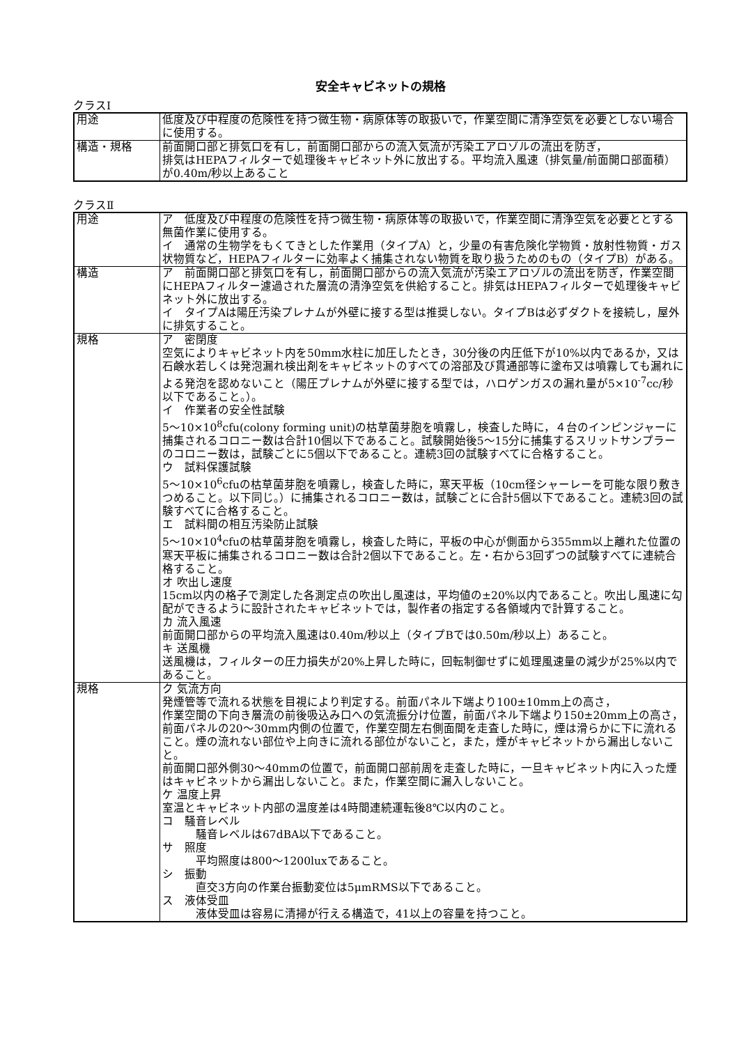安全キャビネットの規格
クラスⅠ
| 用途 | 低度及び中程度の危険性を持つ微生物・病原体等の取扱いで，作業空間に清浄空気を必要としない場合に使用する。 |
| 構造・規格 | 前面開口部と排気口を有し，前面開口部からの流入気流が汚染エアロゾルの流出を防ぎ， 排気はHEPAフィルターで処理後キャビネット外に放出する。平均流入風速（排気量/前面開口部面積）が0.40m/秒以上あること |
クラスⅡ
| 用途 | ア 低度及び中程度の危険性を持つ微生物・病原体等の取扱いで，作業空間に清浄空気を必要ととする無菌作業に使用する。 イ 通常の生物学をもくてきとした作業用（タイプA）と，少量の有害危険化学物質・放射性物質・ガス状物質など，HEPAフィルターに効率よく捕集されない物質を取り扱うためのもの（タイプB）がある。 |
| 構造 | ア 前面開口部と排気口を有し，前面開口部からの流入気流が汚染エアロゾルの流出を防ぎ，作業空間にHEPAフィルター濾過された層流の清浄空気を供給すること。排気はHEPAフィルターで処理後キャビネット外に放出する。 イ タイプAは陽圧汚染プレナムが外壁に接する型は推奨しない。タイプBは必ずダクトを接続し，屋外に排気すること。 |
| 規格 | ア 密閉度 空気によりキャビネット内を50mm水柱に加圧したとき，30分後の内圧低下が10%以内であるか，又は石鹸水若しくは発泡漏れ検出剤をキャビネットのすべての溶部及び貫通部等に塗布又は噴霧しても漏れによる発泡を認めないこと（陽圧プレナムが外壁に接する型では，ハロゲンガスの漏れ量が5×10<sup>-7</sup>cc/秒以下であること。）。 イ 作業者の安全性試験 5～10×10<sup>8</sup>cfu(colony forming unit)の枯草菌芽胞を噴霧し，検査した時に，４台のインピンジャーに捕集されるコロニー数は合計10個以下であること。試験開始後5～15分に捕集するスリットサンプラーのコロニー数は，試験ごとに5個以下であること。連続3回の試験すべてに合格すること。 ウ 試料保護試験 5～10×10<sup>6</sup>cfuの枯草菌芽胞を噴霧し，検査した時に，寒天平板（10cm径シャーレーを可能な限り敷きつめること。以下同じ。）に捕集されるコロニー数は，試験ごとに合計5個以下であること。連続3回の試験すべてに合格すること。 エ 試料間の相互汚染防止試験 5～10×10<sup>4</sup>cfuの枯草菌芽胞を噴霧し，検査した時に，平板の中心が側面から355mm以上離れた位置の寒天平板に捕集されるコロニー数は合計2個以下であること。左・右から3回ずつの試験すべてに連続合格すること。 オ 吹出し速度 15cm以内の格子で測定した各測定点の吹出し風速は，平均値の±20%以内であること。吹出し風速に勾配ができるように設計されたキャビネットでは，製作者の指定する各領域内で計算すること。 カ 流入風速 前面開口部からの平均流入風速は0.40m/秒以上（タイプBでは0.50m/秒以上）あること。 キ 送風機 送風機は，フィルターの圧力損失が20%上昇した時に，回転制御せずに処理風速量の減少が25%以内であること。 |
| 規格 | ク 気流方向 発煙管等で流れる状態を目視により判定する。前面パネル下端より100±10mm上の高さ， 作業空間の下向き層流の前後吸込み口への気流振分け位置，前面パネル下端より150±20mm上の高さ，前面パネルの20～30mm内側の位置で，作業空間左右側面間を走査した時に，煙は滑らかに下に流れること。煙の流れない部位や上向きに流れる部位がないこと，また，煙がキャビネットから漏出しないこと。 前面開口部外側30～40mmの位置で，前面開口部前周を走査した時に，一旦キャビネット内に入った煙はキャビネットから漏出しないこと。また，作業空間に漏入しないこと。 ケ 温度上昇 室温とキャビネット内部の温度差は4時間連続運転後8℃以内のこと。 コ 騒音レベル 騒音レベルは67dBA以下であること。 サ 照度 平均照度は800～1200luxであること。 シ 振動 直交3方向の作業台振動変位は5μmRMS以下であること。 ス 液体受皿 液体受皿は容易に清掃が行える構造で，41以上の容量を持つこと。 |